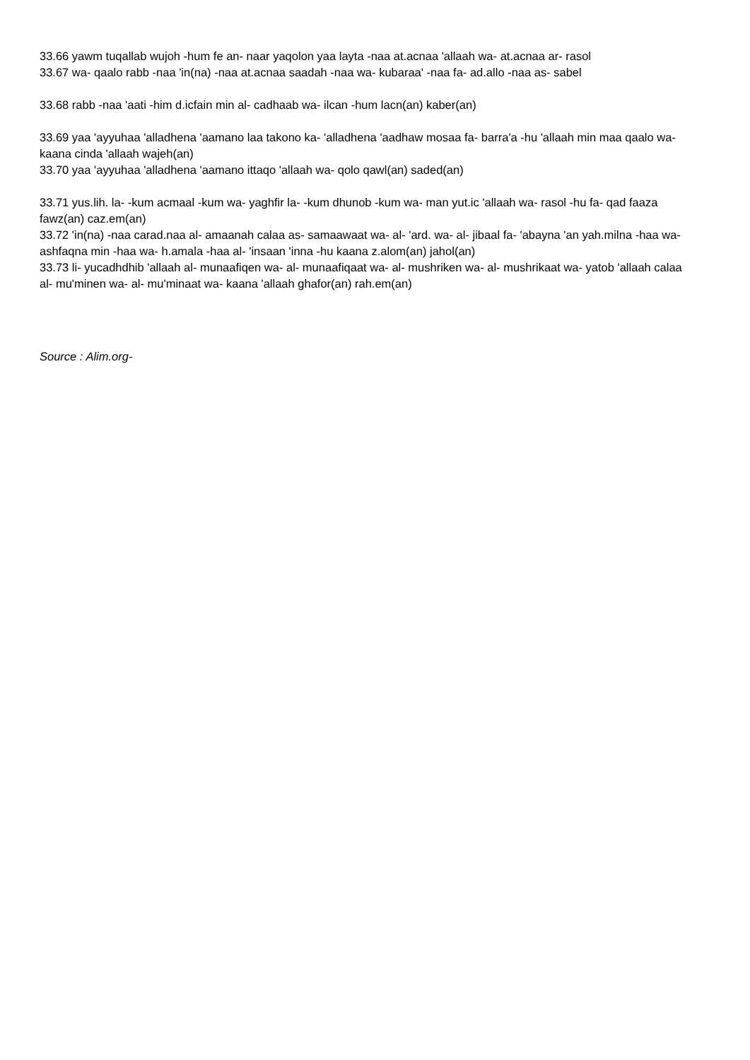33.66 yawm tuqallab wujoh -hum fe an- naar yaqolon yaa layta -naa at.acnaa 'allaah wa- at.acnaa ar- rasol
33.67 wa- qaalo rabb -naa 'in(na) -naa at.acnaa saadah -naa wa- kubaraa' -naa fa- ad.allo -naa as- sabel
33.68 rabb -naa 'aati -him d.icfain min al- cadhaab wa- ilcan -hum lacn(an) kaber(an)
33.69 yaa 'ayyuhaa 'alladhena 'aamano laa takono ka- 'alladhena 'aadhaw mosaa fa- barra'a -hu 'allaah min maa qaalo wa- kaana cinda 'allaah wajeh(an)
33.70 yaa 'ayyuhaa 'alladhena 'aamano ittaqo 'allaah wa- qolo qawl(an) saded(an)
33.71 yus.lih. la- -kum acmaal -kum wa- yaghfir la- -kum dhunob -kum wa- man yut.ic 'allaah wa- rasol -hu fa- qad faaza fawz(an) caz.em(an)
33.72 'in(na) -naa carad.naa al- amaanah calaa as- samaawaat wa- al- 'ard. wa- al- jibaal fa- 'abayna 'an yah.milna -haa wa- ashfaqna min -haa wa- h.amala -haa al- 'insaan 'inna -hu kaana z.alom(an) jahol(an)
33.73 li- yucadhdhib 'allaah al- munaafiqen wa- al- munaafiqaat wa- al- mushriken wa- al- mushrikaat wa- yatob 'allaah calaa al- mu'minen wa- al- mu'minaat wa- kaana 'allaah ghafor(an) rah.em(an)
Source : Alim.org-